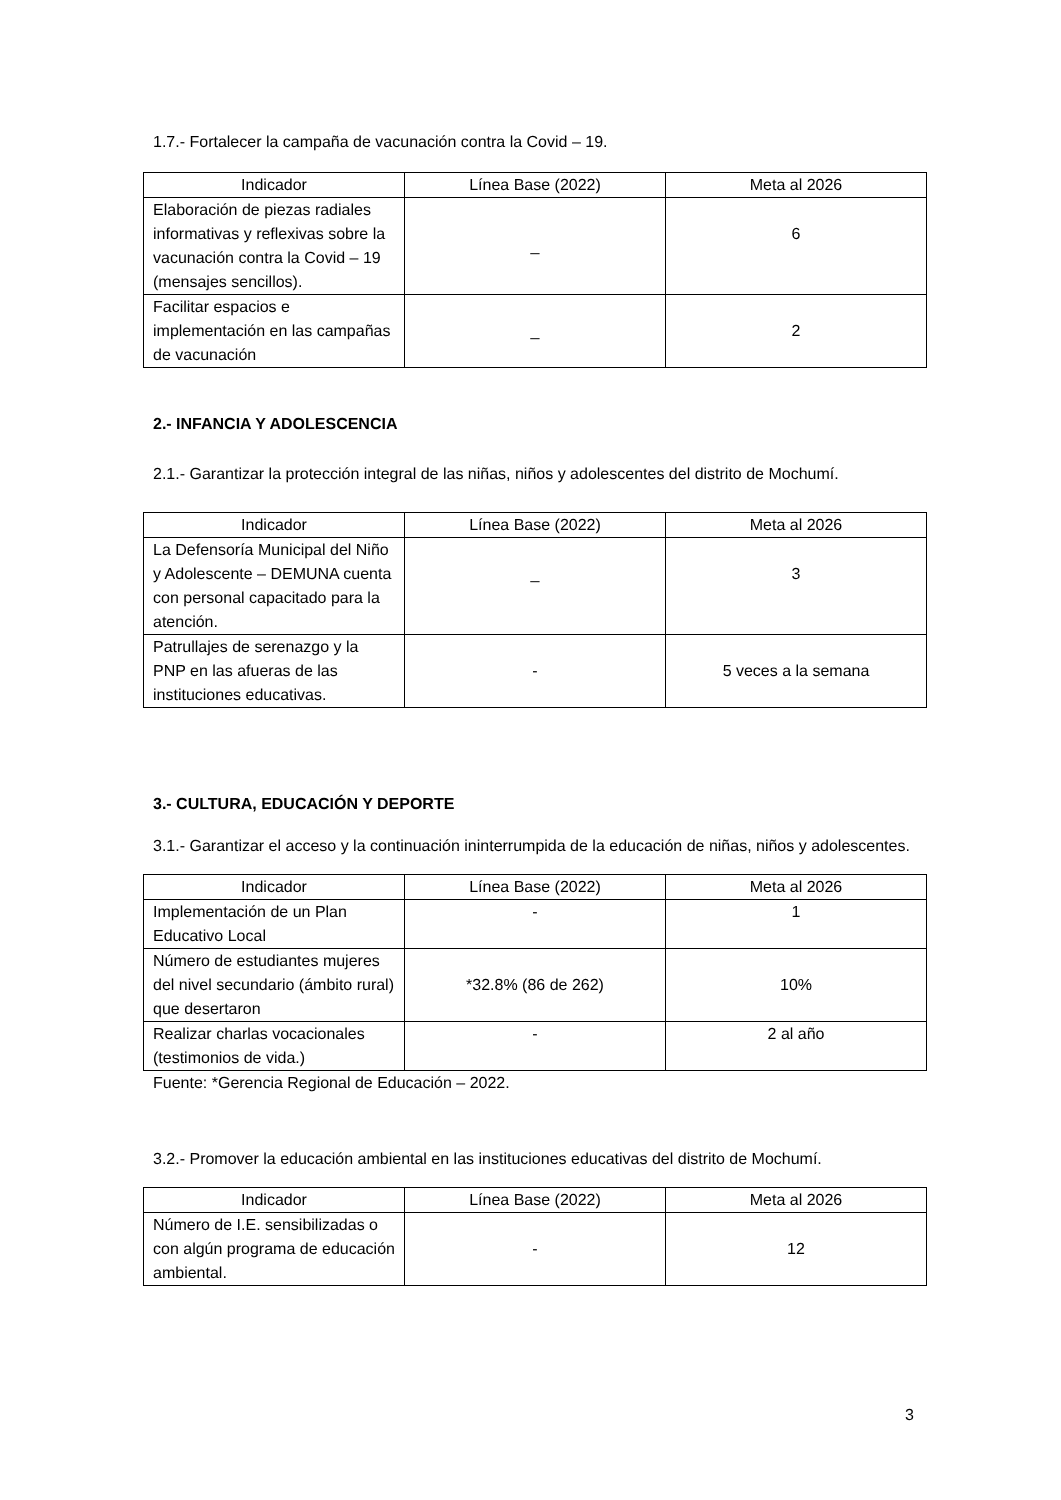1.7.- Fortalecer la campaña de vacunación contra la Covid – 19.
| Indicador | Línea Base (2022) | Meta al 2026 |
| --- | --- | --- |
| Elaboración de piezas radiales informativas y reflexivas sobre la vacunación contra la Covid – 19 (mensajes sencillos). | _ | 6 |
| Facilitar espacios e implementación en las campañas de vacunación | _ | 2 |
2.- INFANCIA Y ADOLESCENCIA
2.1.- Garantizar la protección integral de las niñas, niños y adolescentes del distrito de Mochumí.
| Indicador | Línea Base (2022) | Meta al 2026 |
| --- | --- | --- |
| La Defensoría Municipal del Niño y Adolescente – DEMUNA cuenta con personal capacitado para la atención. | _ | 3 |
| Patrullajes de serenazgo y la PNP en las afueras de las instituciones educativas. | - | 5 veces a la semana |
3.- CULTURA, EDUCACIÓN Y DEPORTE
3.1.- Garantizar el acceso y la continuación ininterrumpida de la educación de niñas, niños y adolescentes.
| Indicador | Línea Base (2022) | Meta al 2026 |
| --- | --- | --- |
| Implementación de un Plan Educativo Local | - | 1 |
| Número de estudiantes mujeres del nivel secundario (ámbito rural) que desertaron | *32.8% (86 de 262) | 10% |
| Realizar charlas vocacionales (testimonios de vida.) | - | 2 al año |
Fuente: *Gerencia Regional de Educación – 2022.
3.2.- Promover la educación ambiental en las instituciones educativas del distrito de Mochumí.
| Indicador | Línea Base (2022) | Meta al 2026 |
| --- | --- | --- |
| Número de I.E. sensibilizadas o con algún programa de educación ambiental. | - | 12 |
3